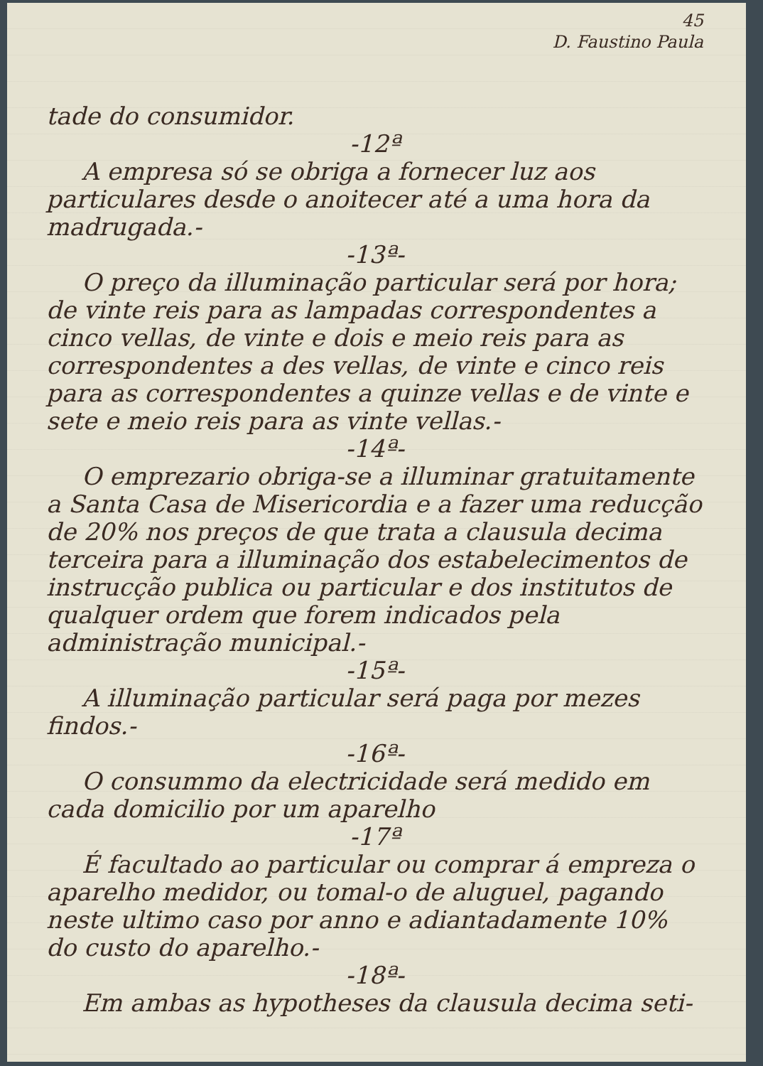45
D. Faustino Paula
tade do consumidor.
-12ª
A empresa só se obriga a fornecer luz aos particulares desde o anoitecer até a uma hora da madrugada.-
-13ª-
O preço da illuminação particular será por hora; de vinte reis para as lampadas correspondentes a cinco vellas, de vinte e dois e meio reis para as correspondentes a des vellas, de vinte e cinco reis para as correspondentes a quinze vellas e de vinte e sete e meio reis para as vinte vellas.-
-14ª-
O emprezario obriga-se a illuminar gratuitamente a Santa Casa de Misericordia e a fazer uma reducção de 20% nos preços de que trata a clausula decima terceira para a illuminação dos estabelecimentos de instrucção publica ou particular e dos institutos de qualquer ordem que forem indicados pela administração municipal.-
-15ª-
A illuminação particular será paga por mezes findos.-
-16ª-
O consummo da electricidade será medido em cada domicilio por um aparelho
-17ª
É facultado ao particular ou comprar á empreza o aparelho medidor, ou tomal-o de aluguel, pagando neste ultimo caso por anno e adiantadamente 10% do custo do aparelho.-
-18ª-
Em ambas as hypotheses da clausula decima seti-